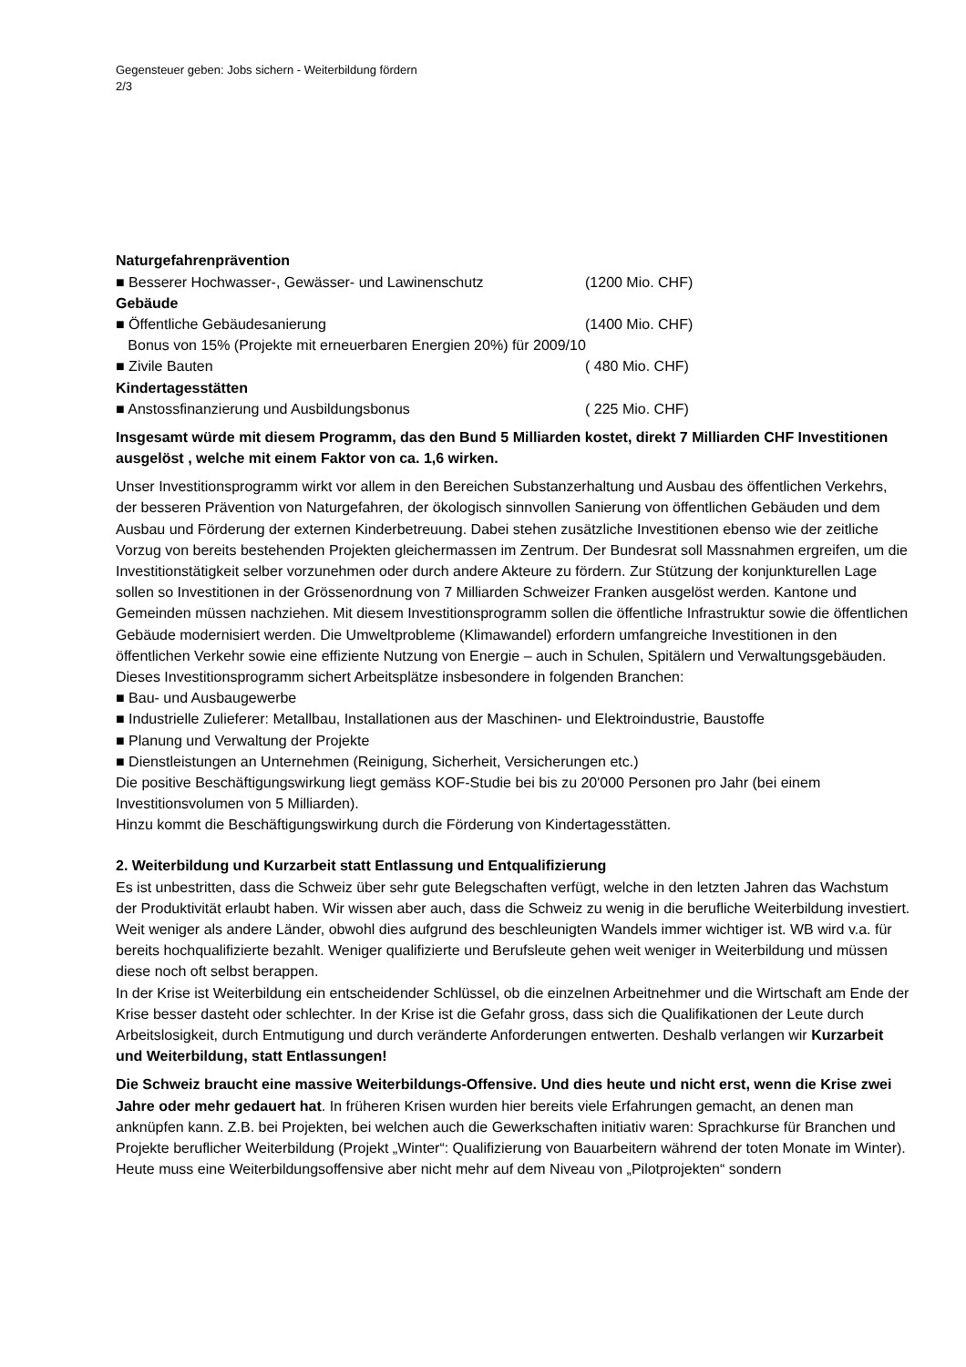Gegensteuer geben: Jobs sichern - Weiterbildung fördern
2/3
Naturgefahrenprävention
■ Besserer Hochwasser-, Gewässer- und Lawinenschutz (1200 Mio. CHF)
Gebäude
■ Öffentliche Gebäudesanierung (1400 Mio. CHF)
Bonus von 15% (Projekte mit erneuerbaren Energien 20%) für 2009/10
■ Zivile Bauten ( 480 Mio. CHF)
Kindertagesstätten
■ Anstossfinanzierung und Ausbildungsbonus ( 225 Mio. CHF)
Insgesamt würde mit diesem Programm, das den Bund 5 Milliarden kostet, direkt 7 Milliarden CHF Investitionen ausgelöst , welche mit einem Faktor von ca. 1,6 wirken.
Unser Investitionsprogramm wirkt vor allem in den Bereichen Substanzerhaltung und Ausbau des öffentlichen Verkehrs, der besseren Prävention von Naturgefahren, der ökologisch sinnvollen Sanierung von öffentlichen Gebäuden und dem Ausbau und Förderung der externen Kinderbetreuung. Dabei stehen zusätzliche Investitionen ebenso wie der zeitliche Vorzug von bereits bestehenden Projekten gleichermassen im Zentrum. Der Bundesrat soll Massnahmen ergreifen, um die Investitionstätigkeit selber vorzunehmen oder durch andere Akteure zu fördern. Zur Stützung der konjunkturellen Lage sollen so Investitionen in der Grössenordnung von 7 Milliarden Schweizer Franken ausgelöst werden. Kantone und Gemeinden müssen nachziehen. Mit diesem Investitionsprogramm sollen die öffentliche Infrastruktur sowie die öffentlichen Gebäude modernisiert werden. Die Umweltprobleme (Klimawandel) erfordern umfangreiche Investitionen in den öffentlichen Verkehr sowie eine effiziente Nutzung von Energie – auch in Schulen, Spitälern und Verwaltungsgebäuden.
Dieses Investitionsprogramm sichert Arbeitsplätze insbesondere in folgenden Branchen:
■ Bau- und Ausbaugewerbe
■ Industrielle Zulieferer: Metallbau, Installationen aus der Maschinen- und Elektroindustrie, Baustoffe
■ Planung und Verwaltung der Projekte
■ Dienstleistungen an Unternehmen (Reinigung, Sicherheit, Versicherungen etc.)
Die positive Beschäftigungswirkung liegt gemäss KOF-Studie bei bis zu 20'000 Personen pro Jahr (bei einem Investitionsvolumen von 5 Milliarden).
Hinzu kommt die Beschäftigungswirkung durch die Förderung von Kindertagesstätten.
2. Weiterbildung und Kurzarbeit statt Entlassung und Entqualifizierung
Es ist unbestritten, dass die Schweiz über sehr gute Belegschaften verfügt, welche in den letzten Jahren das Wachstum der Produktivität erlaubt haben. Wir wissen aber auch, dass die Schweiz zu wenig in die berufliche Weiterbildung investiert. Weit weniger als andere Länder, obwohl dies aufgrund des beschleunigten Wandels immer wichtiger ist. WB wird v.a. für bereits hochqualifizierte bezahlt. Weniger qualifizierte und Berufsleute gehen weit weniger in Weiterbildung und müssen diese noch oft selbst berappen.
In der Krise ist Weiterbildung ein entscheidender Schlüssel, ob die einzelnen Arbeitnehmer und die Wirtschaft am Ende der Krise besser dasteht oder schlechter. In der Krise ist die Gefahr gross, dass sich die Qualifikationen der Leute durch Arbeitslosigkeit, durch Entmutigung und durch veränderte Anforderungen entwerten. Deshalb verlangen wir Kurzarbeit und Weiterbildung, statt Entlassungen!
Die Schweiz braucht eine massive Weiterbildungs-Offensive. Und dies heute und nicht erst, wenn die Krise zwei Jahre oder mehr gedauert hat. In früheren Krisen wurden hier bereits viele Erfahrungen gemacht, an denen man anknüpfen kann. Z.B. bei Projekten, bei welchen auch die Gewerkschaften initiativ waren: Sprachkurse für Branchen und Projekte beruflicher Weiterbildung (Projekt „Winter“: Qualifizierung von Bauarbeitern während der toten Monate im Winter). Heute muss eine Weiterbildungsoffensive aber nicht mehr auf dem Niveau von „Pilotprojekten“ sondern